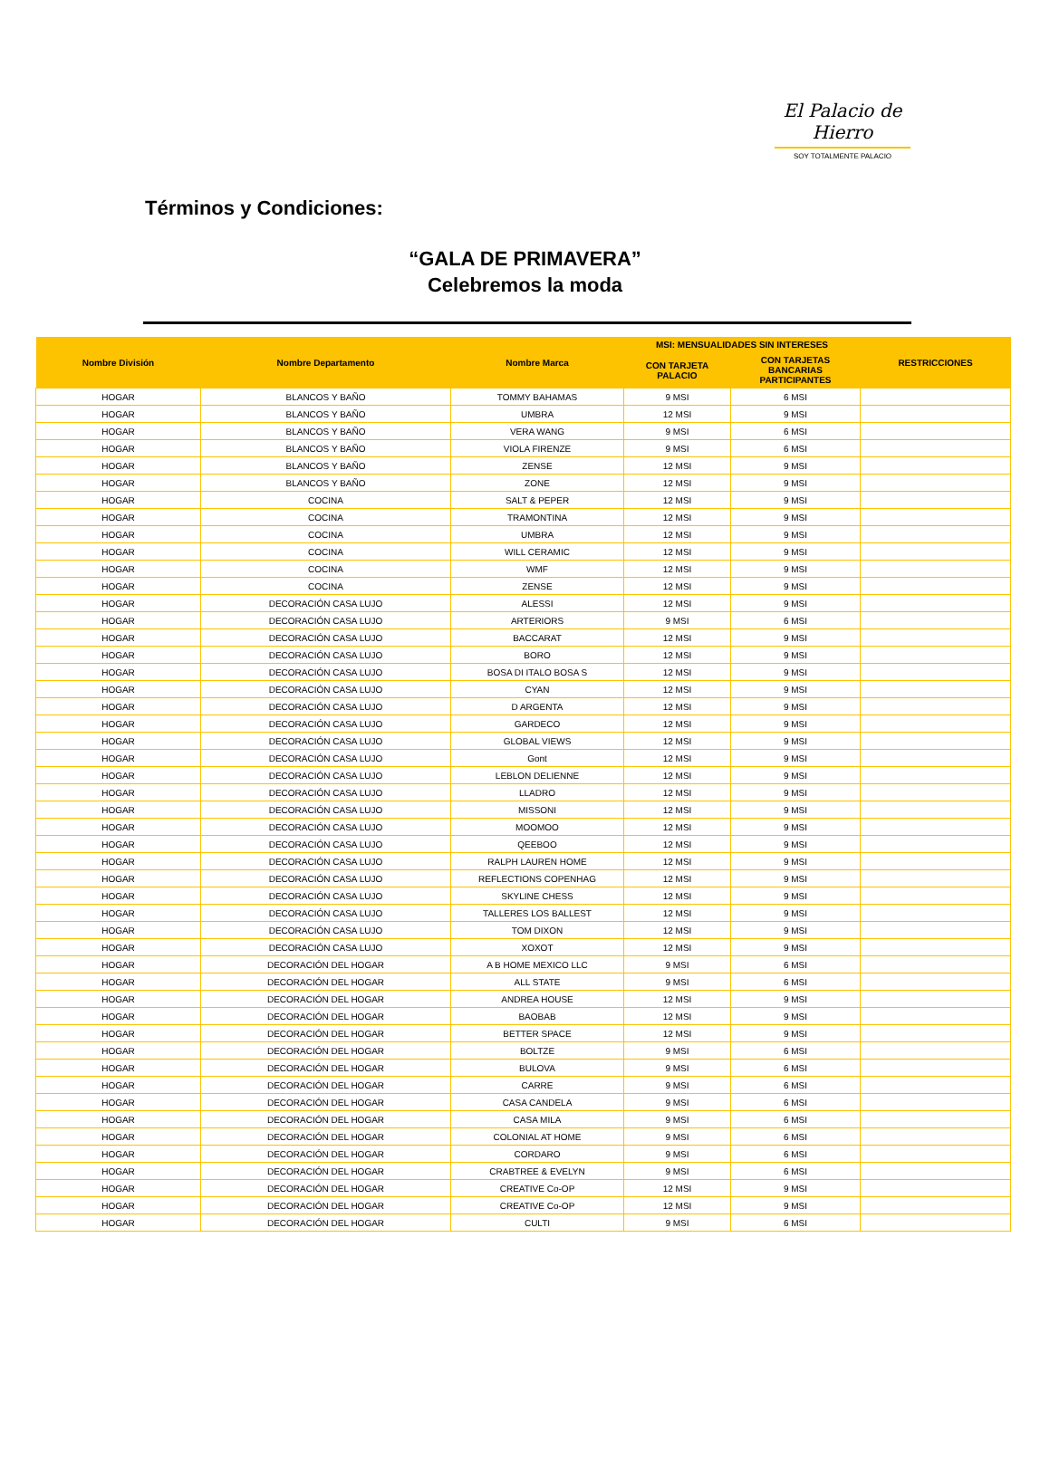El Palacio de Hierro
SOY TOTALMENTE PALACIO
Términos y Condiciones:
“GALA DE PRIMAVERA”
Celebremos la moda
| Nombre División | Nombre Departamento | Nombre Marca | MSI: MENSUALIDADES SIN INTERESES | | RESTRICCIONES |
| --- | --- | --- | --- | --- | --- |
| | | | CON TARJETA PALACIO | CON TARJETAS BANCARIAS PARTICIPANTES | |
| HOGAR | BLANCOS Y BAÑO | TOMMY BAHAMAS | 9 MSI | 6 MSI | |
| HOGAR | BLANCOS Y BAÑO | UMBRA | 12 MSI | 9 MSI | |
| HOGAR | BLANCOS Y BAÑO | VERA WANG | 9 MSI | 6 MSI | |
| HOGAR | BLANCOS Y BAÑO | VIOLA FIRENZE | 9 MSI | 6 MSI | |
| HOGAR | BLANCOS Y BAÑO | ZENSE | 12 MSI | 9 MSI | |
| HOGAR | BLANCOS Y BAÑO | ZONE | 12 MSI | 9 MSI | |
| HOGAR | COCINA | SALT & PEPER | 12 MSI | 9 MSI | |
| HOGAR | COCINA | TRAMONTINA | 12 MSI | 9 MSI | |
| HOGAR | COCINA | UMBRA | 12 MSI | 9 MSI | |
| HOGAR | COCINA | WILL CERAMIC | 12 MSI | 9 MSI | |
| HOGAR | COCINA | WMF | 12 MSI | 9 MSI | |
| HOGAR | COCINA | ZENSE | 12 MSI | 9 MSI | |
| HOGAR | DECORACIÓN CASA LUJO | ALESSI | 12 MSI | 9 MSI | |
| HOGAR | DECORACIÓN CASA LUJO | ARTERIORS | 9 MSI | 6 MSI | |
| HOGAR | DECORACIÓN CASA LUJO | BACCARAT | 12 MSI | 9 MSI | |
| HOGAR | DECORACIÓN CASA LUJO | BORO | 12 MSI | 9 MSI | |
| HOGAR | DECORACIÓN CASA LUJO | BOSA DI ITALO BOSA S | 12 MSI | 9 MSI | |
| HOGAR | DECORACIÓN CASA LUJO | CYAN | 12 MSI | 9 MSI | |
| HOGAR | DECORACIÓN CASA LUJO | D ARGENTA | 12 MSI | 9 MSI | |
| HOGAR | DECORACIÓN CASA LUJO | GARDECO | 12 MSI | 9 MSI | |
| HOGAR | DECORACIÓN CASA LUJO | GLOBAL VIEWS | 12 MSI | 9 MSI | |
| HOGAR | DECORACIÓN CASA LUJO | Gont | 12 MSI | 9 MSI | |
| HOGAR | DECORACIÓN CASA LUJO | LEBLON DELIENNE | 12 MSI | 9 MSI | |
| HOGAR | DECORACIÓN CASA LUJO | LLADRO | 12 MSI | 9 MSI | |
| HOGAR | DECORACIÓN CASA LUJO | MISSONI | 12 MSI | 9 MSI | |
| HOGAR | DECORACIÓN CASA LUJO | MOOMOO | 12 MSI | 9 MSI | |
| HOGAR | DECORACIÓN CASA LUJO | QEEBOO | 12 MSI | 9 MSI | |
| HOGAR | DECORACIÓN CASA LUJO | RALPH LAUREN HOME | 12 MSI | 9 MSI | |
| HOGAR | DECORACIÓN CASA LUJO | REFLECTIONS COPENHAG | 12 MSI | 9 MSI | |
| HOGAR | DECORACIÓN CASA LUJO | SKYLINE CHESS | 12 MSI | 9 MSI | |
| HOGAR | DECORACIÓN CASA LUJO | TALLERES LOS BALLEST | 12 MSI | 9 MSI | |
| HOGAR | DECORACIÓN CASA LUJO | TOM DIXON | 12 MSI | 9 MSI | |
| HOGAR | DECORACIÓN CASA LUJO | XOXOT | 12 MSI | 9 MSI | |
| HOGAR | DECORACIÓN DEL HOGAR | A B HOME MEXICO LLC | 9 MSI | 6 MSI | |
| HOGAR | DECORACIÓN DEL HOGAR | ALL STATE | 9 MSI | 6 MSI | |
| HOGAR | DECORACIÓN DEL HOGAR | ANDREA HOUSE | 12 MSI | 9 MSI | |
| HOGAR | DECORACIÓN DEL HOGAR | BAOBAB | 12 MSI | 9 MSI | |
| HOGAR | DECORACIÓN DEL HOGAR | BETTER SPACE | 12 MSI | 9 MSI | |
| HOGAR | DECORACIÓN DEL HOGAR | BOLTZE | 9 MSI | 6 MSI | |
| HOGAR | DECORACIÓN DEL HOGAR | BULOVA | 9 MSI | 6 MSI | |
| HOGAR | DECORACIÓN DEL HOGAR | CARRE | 9 MSI | 6 MSI | |
| HOGAR | DECORACIÓN DEL HOGAR | CASA CANDELA | 9 MSI | 6 MSI | |
| HOGAR | DECORACIÓN DEL HOGAR | CASA MILA | 9 MSI | 6 MSI | |
| HOGAR | DECORACIÓN DEL HOGAR | COLONIAL AT HOME | 9 MSI | 6 MSI | |
| HOGAR | DECORACIÓN DEL HOGAR | CORDARO | 9 MSI | 6 MSI | |
| HOGAR | DECORACIÓN DEL HOGAR | CRABTREE & EVELYN | 9 MSI | 6 MSI | |
| HOGAR | DECORACIÓN DEL HOGAR | CREATIVE Co-OP | 12 MSI | 9 MSI | |
| HOGAR | DECORACIÓN DEL HOGAR | CREATIVE Co-OP | 12 MSI | 9 MSI | |
| HOGAR | DECORACIÓN DEL HOGAR | CULTI | 9 MSI | 6 MSI | |